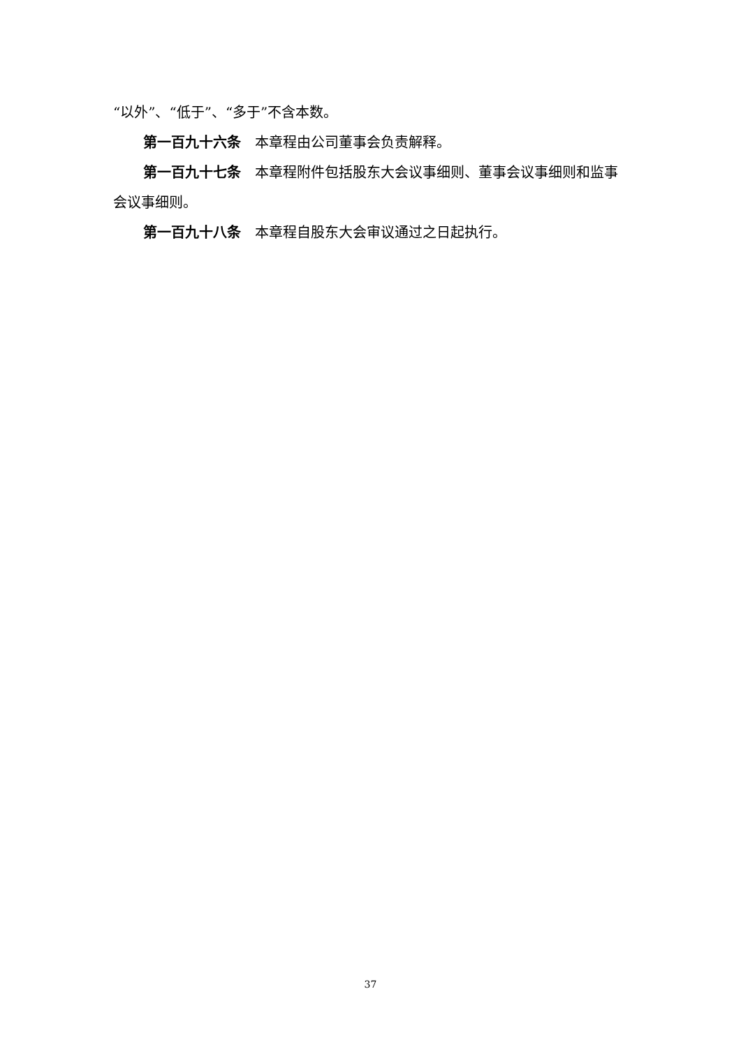“以外”、“低于”、“多于”不含本数。
第一百九十六条　本章程由公司董事会负责解释。
第一百九十七条　本章程附件包括股东大会议事细则、董事会议事细则和监事会议事细则。
第一百九十八条　本章程自股东大会审议通过之日起执行。
37